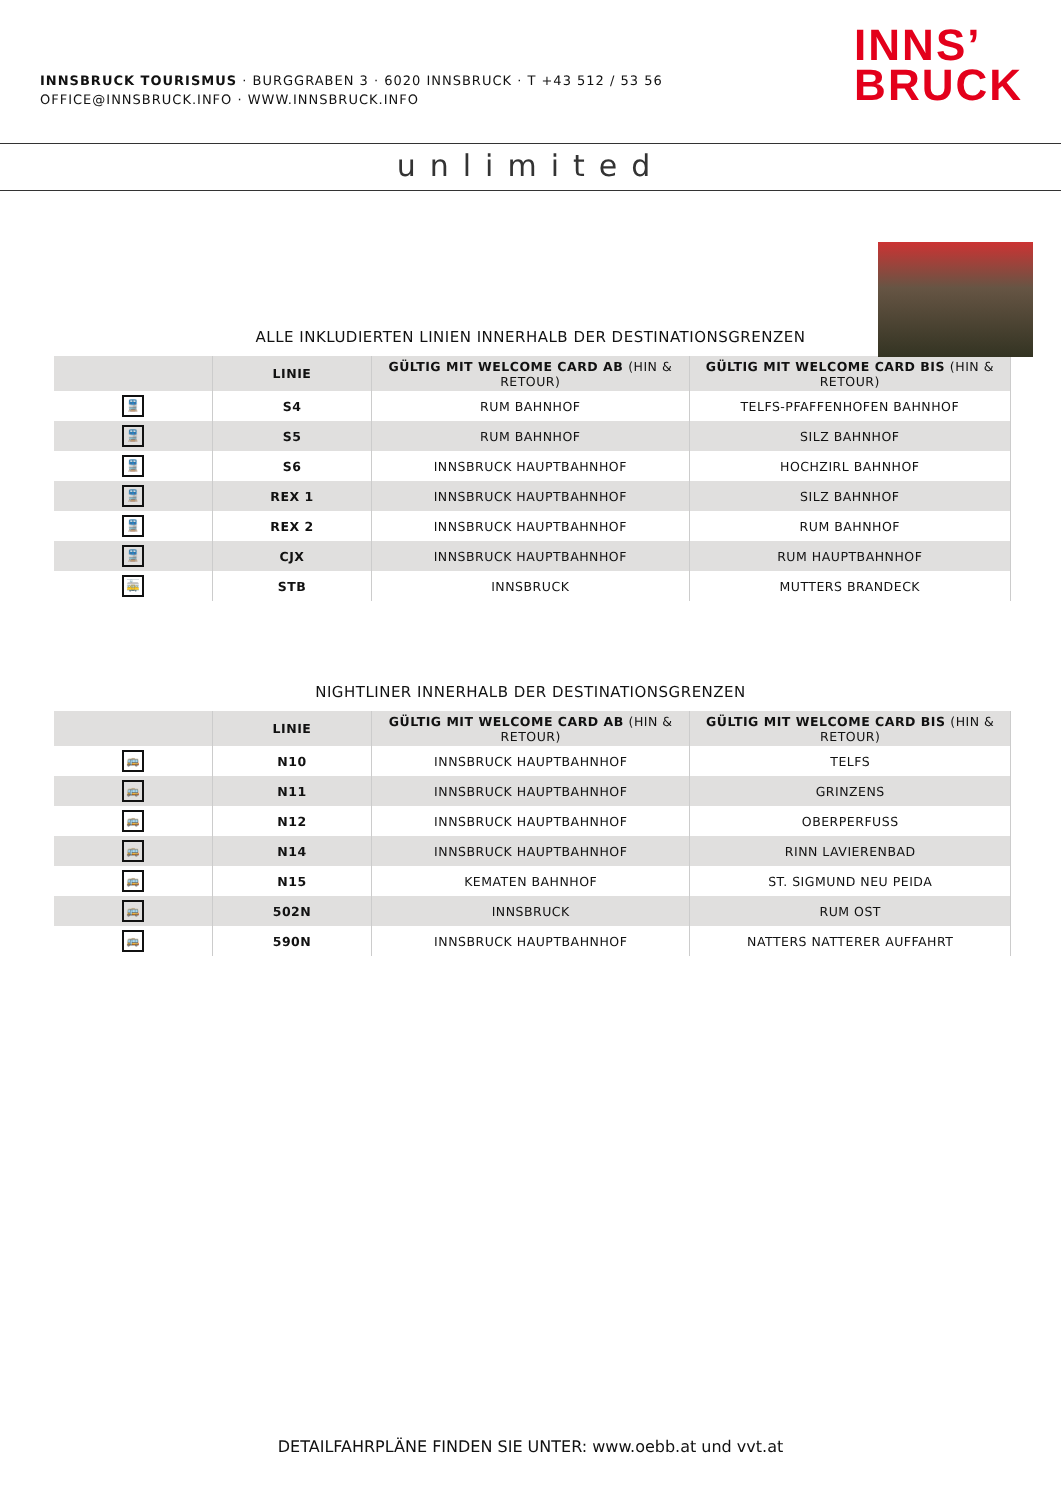INNSBRUCK TOURISMUS · BURGGRABEN 3 · 6020 INNSBRUCK · T +43 512 / 53 56
OFFICE@INNSBRUCK.INFO · WWW.INNSBRUCK.INFO
INNS’
BRUCK
unlimited
ALLE INKLUDIERTEN LINIEN INNERHALB DER DESTINATIONSGRENZEN
| | LINIE | GÜLTIG MIT WELCOME CARD AB (HIN & RETOUR) | GÜLTIG MIT WELCOME CARD BIS (HIN & RETOUR) |
| --- | --- | --- | --- |
| 🚆 | S4 | RUM BAHNHOF | TELFS-PFAFFENHOFEN BAHNHOF |
| 🚆 | S5 | RUM BAHNHOF | SILZ BAHNHOF |
| 🚆 | S6 | INNSBRUCK HAUPTBAHNHOF | HOCHZIRL BAHNHOF |
| 🚆 | REX 1 | INNSBRUCK HAUPTBAHNHOF | SILZ BAHNHOF |
| 🚆 | REX 2 | INNSBRUCK HAUPTBAHNHOF | RUM BAHNHOF |
| 🚆 | CJX | INNSBRUCK HAUPTBAHNHOF | RUM HAUPTBAHNHOF |
| 🚋 | STB | INNSBRUCK | MUTTERS BRANDECK |
NIGHTLINER INNERHALB DER DESTINATIONSGRENZEN
| | LINIE | GÜLTIG MIT WELCOME CARD AB (HIN & RETOUR) | GÜLTIG MIT WELCOME CARD BIS (HIN & RETOUR) |
| --- | --- | --- | --- |
| 🚌 | N10 | INNSBRUCK HAUPTBAHNHOF | TELFS |
| 🚌 | N11 | INNSBRUCK HAUPTBAHNHOF | GRINZENS |
| 🚌 | N12 | INNSBRUCK HAUPTBAHNHOF | OBERPERFUSS |
| 🚌 | N14 | INNSBRUCK HAUPTBAHNHOF | RINN LAVIERENBAD |
| 🚌 | N15 | KEMATEN BAHNHOF | ST. SIGMUND NEU PEIDA |
| 🚌 | 502N | INNSBRUCK | RUM OST |
| 🚌 | 590N | INNSBRUCK HAUPTBAHNHOF | NATTERS NATTERER AUFFAHRT |
DETAILFAHRPLÄNE FINDEN SIE UNTER: www.oebb.at und vvt.at